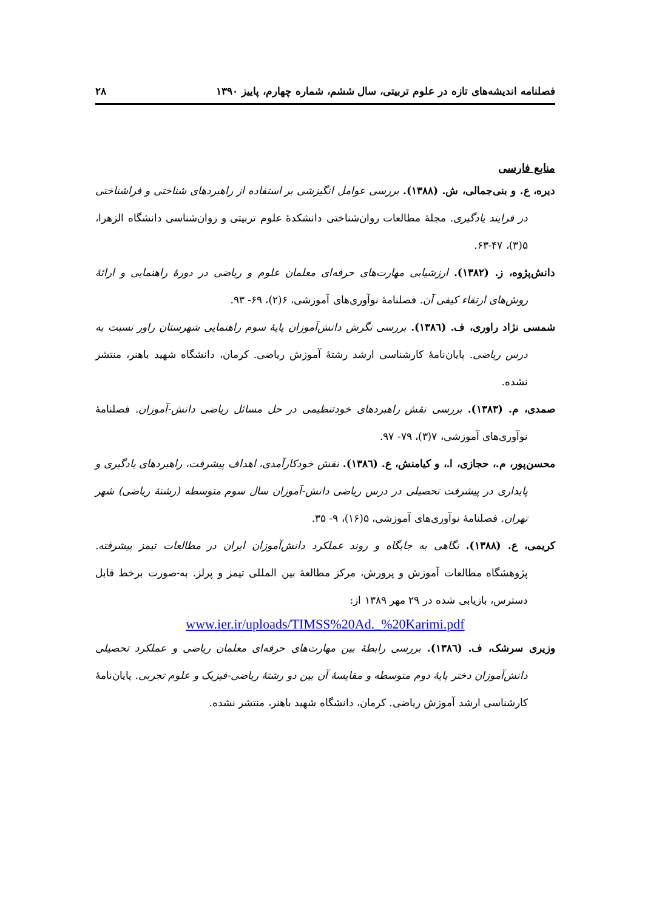فصلنامه اندیشه‌های تازه در علوم تربیتی، سال ششم، شماره چهارم، پاییز ۱۳۹۰ ۲۸
منابع فارسی
دیره، ع. و بنی‌جمالی، ش. (۱۳۸۸). بررسی عوامل انگیزشی بر استفاده از راهبردهای شناختی و فراشناختی در فرایند یادگیری. مجلهٔ مطالعات روان‌شناختی دانشکدهٔ علوم تربیتی و روان‌شناسی دانشگاه الزهرا، ۵(۳)، ۴۷-۶۳.
دانش‌پژوه، ز. (۱۳۸۲). ارزشیابی مهارت‌های حرفه‌ای معلمان علوم و ریاضی در دورهٔ راهنمایی و ارائهٔ روش‌های ارتقاء کیفی آن. فصلنامهٔ نوآوری‌های آموزشی، ۶(۲)، ۶۹- ۹۳.
شمسی نژاد راوری، ف. (۱۳۸٦). بررسی نگرش دانش‌آموزان پایهٔ سوم راهنمایی شهرستان راور نسبت به درس ریاضی. پایان‌نامهٔ کارشناسی ارشد رشتهٔ آموزش ریاضی. کرمان، دانشگاه شهید باهنر، منتشر نشده.
صمدی، م. (۱۳۸۳). بررسی نقش راهبردهای خودتنظیمی در حل مسائل ریاضی دانش-آموزان. فصلنامهٔ نوآوری‌های آموزشی، ۷(۳)، ۷۹- ۹۷.
محسن‌پور، م.، حجازی، ا.، و کیامنش، ع. (۱۳۸٦). نقش خودکارآمدی، اهداف پیشرفت، راهبردهای یادگیری و پایداری در پیشرفت تحصیلی در درس ریاضی دانش-آموزان سال سوم متوسطه (رشتهٔ ریاضی) شهر تهران. فصلنامهٔ نوآوری‌های آموزشی، ۵(۱۶)، ۹- ۳۵.
کریمی، ع. (۱۳۸۸). نگاهی به جایگاه و روند عملکرد دانش‌آموزان ایران در مطالعات تیمز پیشرفته. پژوهشگاه مطالعات آموزش و پرورش، مرکز مطالعهٔ بین المللی تیمز و پرلز. به-صورت برخط قابل دسترس، بازیابی شده در ۲۹ مهر ۱۳۸۹ از:
www.ier.ir/uploads/TIMSS%20Ad._%20Karimi.pdf
وزیری سرشک، ف. (۱۳۸٦). بررسی رابطهٔ بین مهارت‌های حرفه‌ای معلمان ریاضی و عملکرد تحصیلی دانش‌آموزان دختر پایهٔ دوم متوسطه و مقایسهٔ آن بین دو رشتهٔ ریاضی-فیزیک و علوم تجربی. پایان‌نامهٔ کارشناسی ارشد آموزش ریاضی. کرمان، دانشگاه شهید باهنر، منتشر نشده.